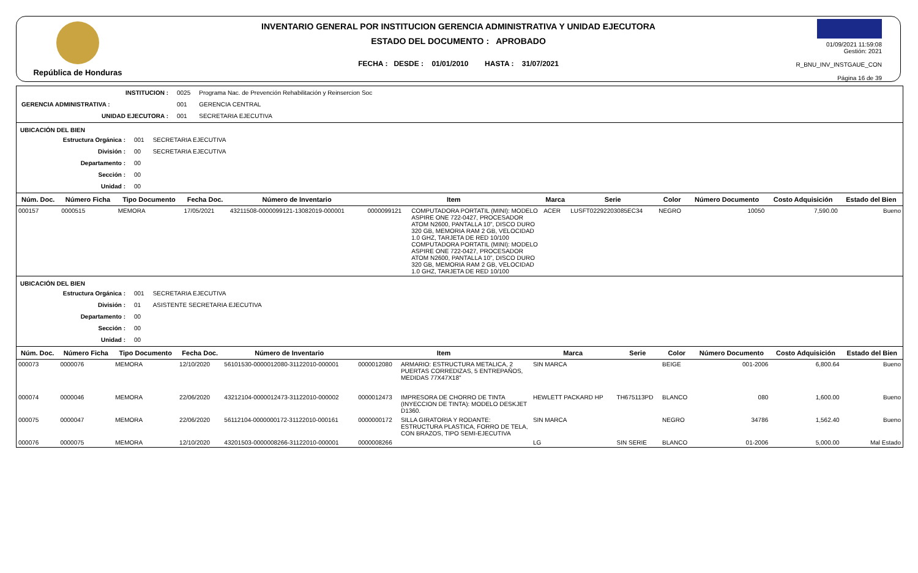República de Honduras
INVENTARIO GENERAL POR INSTITUCION GERENCIA ADMINISTRATIVA Y UNIDAD EJECUTORA
ESTADO DEL DOCUMENTO : APROBADO
FECHA : DESDE : 01/01/2010 HASTA : 31/07/2021
01/09/2021 11:59:08
Gestión: 2021
R_BNU_INV_INSTGAUE_CON
Página 16 de 39
| INSTITUCION : | 0025 | Programa Nac. de Prevención Rehabilitación y Reinsercion Soc |
| GERENCIA ADMINISTRATIVA : | 001 | GERENCIA CENTRAL |
| UNIDAD EJECUTORA : | 001 | SECRETARIA EJECUTIVA |
UBICACIÓN DEL BIEN
| Estructura Orgánica : | 001 | SECRETARIA EJECUTIVA |
| División : | 00 | SECRETARIA EJECUTIVA |
| Departamento : | 00 | |
| Sección : | 00 | |
| Unidad : | 00 | |
| Núm. Doc. | Número Ficha | Tipo Documento | Fecha Doc. | Número de Inventario | Item | | Marca | Serie | Color | Número Documento | Costo Adquisición | Estado del Bien |
| --- | --- | --- | --- | --- | --- | --- | --- | --- | --- | --- | --- | --- |
| 000157 | 0000515 | MEMORA | 17/05/2021 | 43211508-0000099121-13082019-000001 | 0000099121 | COMPUTADORA PORTATIL (MINI): MODELO ASPIRE ONE 722-0427, PROCESADOR ATOM N2600, PANTALLA 10", DISCO DURO 320 GB, MEMORIA RAM 2 GB, VELOCIDAD 1.0 GHZ, TARJETA DE RED 10/100 COMPUTADORA PORTATIL (MINI): MODELO ASPIRE ONE 722-0427, PROCESADOR ATOM N2600, PANTALLA 10", DISCO DURO 320 GB, MEMORIA RAM 2 GB, VELOCIDAD 1.0 GHZ, TARJETA DE RED 10/100 | ACER | LUSFT02292203085EC34 | NEGRO | 10050 | 7,590.00 | Bueno |
UBICACIÓN DEL BIEN
| Estructura Orgánica : | 001 | SECRETARIA EJECUTIVA |
| División : | 01 | ASISTENTE SECRETARIA EJECUTIVA |
| Departamento : | 00 | |
| Sección : | 00 | |
| Unidad : | 00 | |
| Núm. Doc. | Número Ficha | Tipo Documento | Fecha Doc. | Número de Inventario | Item | | Marca | Serie | Color | Número Documento | Costo Adquisición | Estado del Bien |
| --- | --- | --- | --- | --- | --- | --- | --- | --- | --- | --- | --- | --- |
| 000073 | 0000076 | MEMORA | 12/10/2020 | 56101530-0000012080-31122010-000001 | 0000012080 | ARMARIO: ESTRUCTURA METALICA, 2 PUERTAS CORREDIZAS, 5 ENTREPAÑOS, MEDIDAS 77X47X18" | SIN MARCA | | BEIGE | 001-2006 | 6,800.64 | Bueno |
| 000074 | 0000046 | MEMORA | 22/06/2020 | 43212104-0000012473-31122010-000002 | 0000012473 | IMPRESORA DE CHORRO DE TINTA (INYECCION DE TINTA): MODELO DESKJET D1360. | HEWLETT PACKARD HP | TH675113PD | BLANCO | 080 | 1,600.00 | Bueno |
| 000075 | 0000047 | MEMORA | 22/06/2020 | 56112104-0000000172-31122010-000161 | 0000000172 | SILLA GIRATORIA Y RODANTE: ESTRUCTURA PLASTICA, FORRO DE TELA, CON BRAZOS, TIPO SEMI-EJECUTIVA | SIN MARCA | | NEGRO | 34786 | 1,562.40 | Bueno |
| 000076 | 0000075 | MEMORA | 12/10/2020 | 43201503-0000008266-31122010-000001 | 0000008266 | | LG | SIN SERIE | BLANCO | 01-2006 | 5,000.00 | Mal Estado |